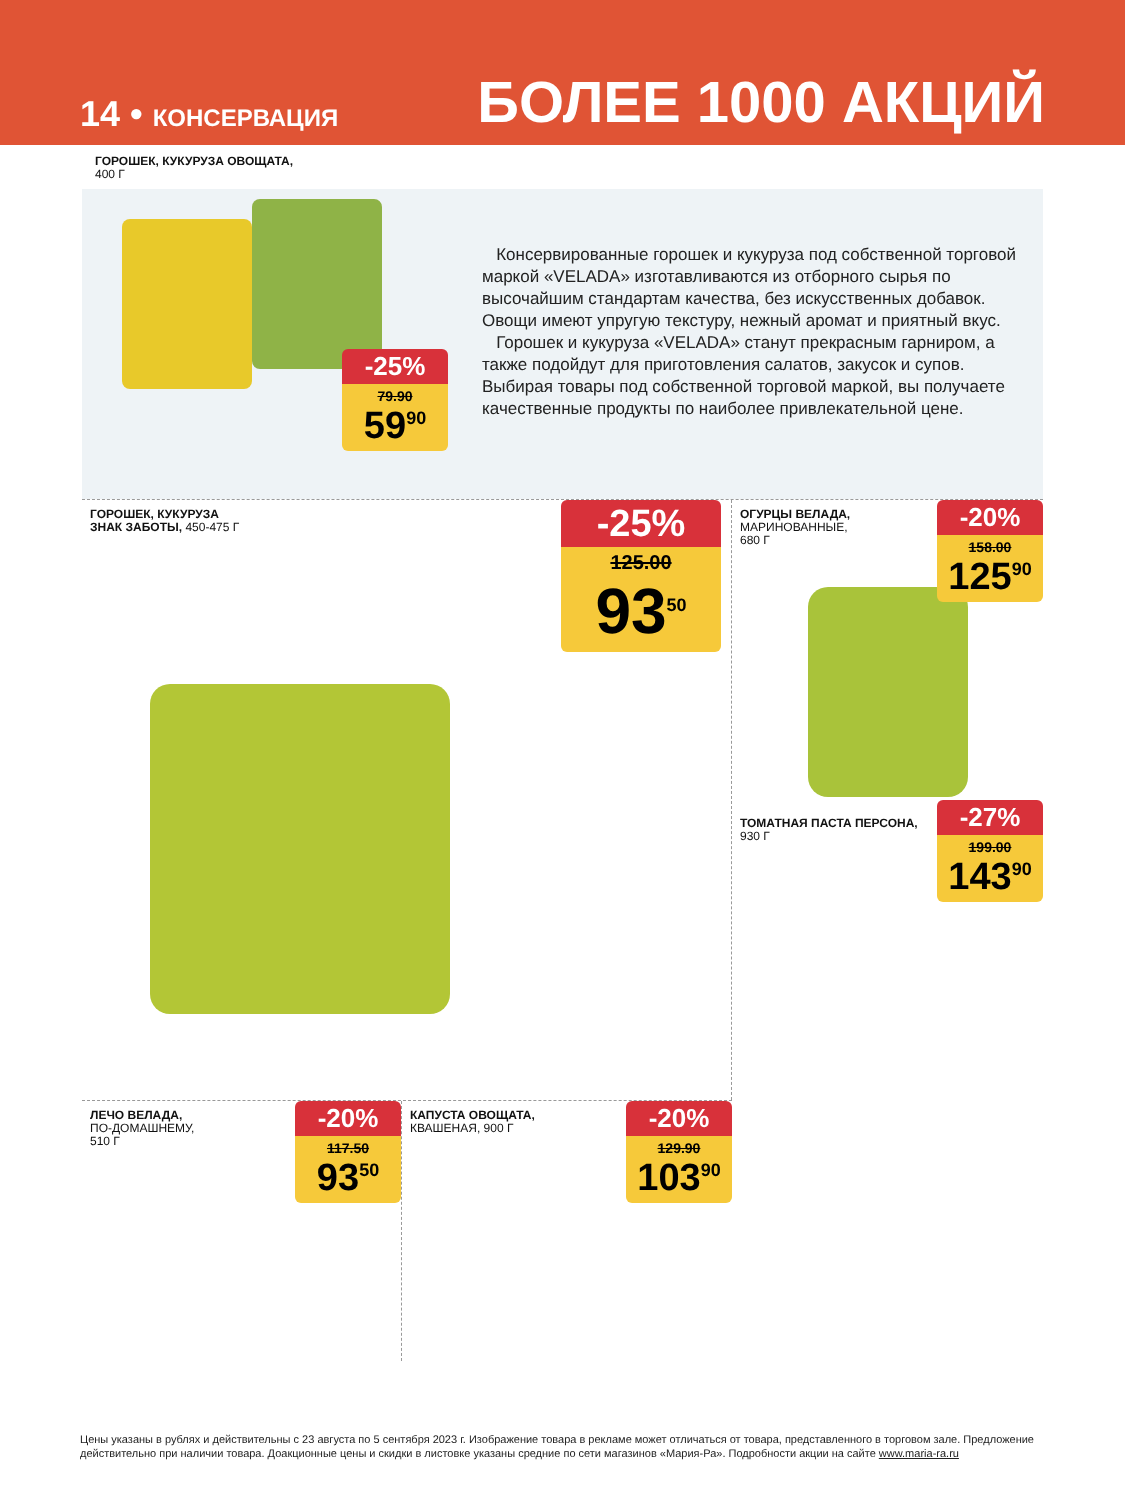14 • КОНСЕРВАЦИЯ
БОЛЕЕ 1000 АКЦИЙ
ГОРОШЕК, КУКУРУЗА ОВОЩАТА,
400 Г
-25%
79.90
59<sup>90</sup>
Консервированные горошек и кукуруза под собственной торговой маркой «VELADA» изготавливаются из отборного сырья по высочайшим стандартам качества, без искусственных добавок. Овощи имеют упругую текстуру, нежный аромат и приятный вкус.
Горошек и кукуруза «VELADA» станут прекрасным гарниром, а также подойдут для приготовления салатов, закусок и супов. Выбирая товары под собственной торговой маркой, вы получаете качественные продукты по наиболее привлекательной цене.
ГОРОШЕК, КУКУРУЗА
ЗНАК ЗАБОТЫ, 450-475 Г
-25%
125.00
93<sup>50</sup>
ОГУРЦЫ ВЕЛАДА,
МАРИНОВАННЫЕ,
680 Г
-20%
158.00
125<sup>90</sup>
ТОМАТНАЯ ПАСТА ПЕРСОНА,
930 Г
-27%
199.00
143<sup>90</sup>
ЛЕЧО ВЕЛАДА,
ПО-ДОМАШНЕМУ,
510 Г
-20%
117.50
93<sup>50</sup>
КАПУСТА ОВОЩАТА,
КВАШЕНАЯ, 900 Г
-20%
129.90
103<sup>90</sup>
Цены указаны в рублях и действительны с 23 августа по 5 сентября 2023 г. Изображение товара в рекламе может отличаться от товара, представленного в торговом зале. Предложение действительно при наличии товара. Доакционные цены и скидки в листовке указаны средние по сети магазинов «Мария-Ра». Подробности акции на сайте www.maria-ra.ru